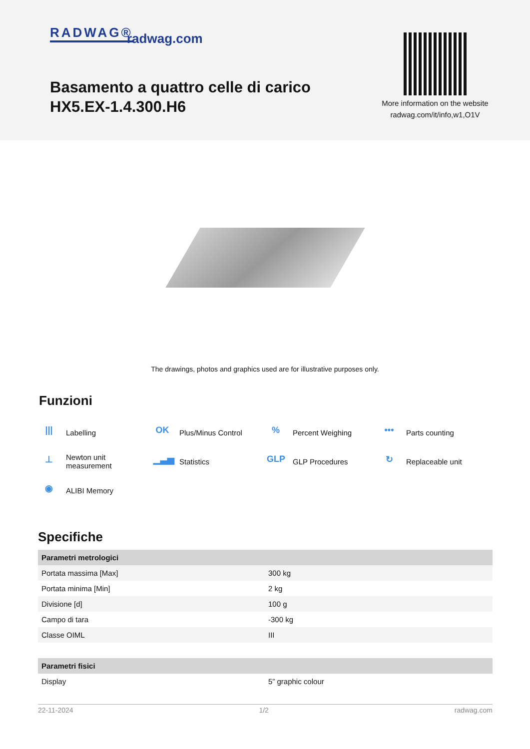RADWAG® radwag.com
Basamento a quattro celle di carico
HX5.EX-1.4.300.H6
More information on the website
radwag.com/it/info,w1,O1V
The drawings, photos and graphics used are for illustrative purposes only.
Funzioni
||| Labelling
OK Plus/Minus Control
% Percent Weighing
••• Parts counting
⊥ Newton unit
measurement
▁▃▅ Statistics
GLP GLP Procedures
↻ Replaceable unit
◉ ALIBI Memory
Specifiche
| Parametri metrologici | |
| --- | --- |
| Portata massima [Max] | 300 kg |
| Portata minima [Min] | 2 kg |
| Divisione [d] | 100 g |
| Campo di tara | -300 kg |
| Classe OIML | III |
| Parametri fisici | |
| Display | 5” graphic colour |
22-11-2024 1/2 radwag.com